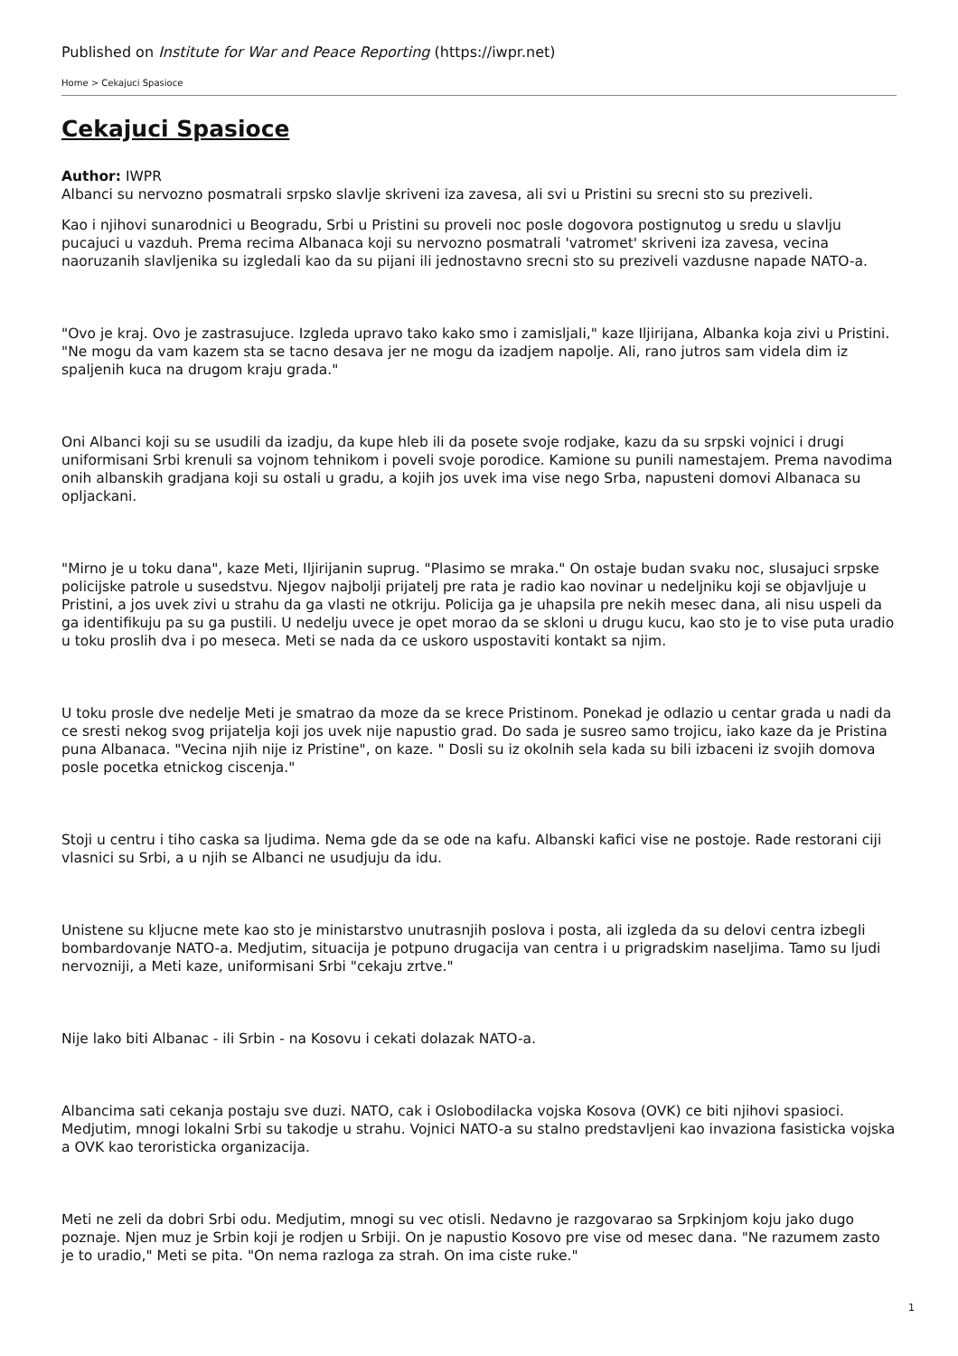Published on Institute for War and Peace Reporting (https://iwpr.net)
Home > Cekajuci Spasioce
Cekajuci Spasioce
Author: IWPR
Albanci su nervozno posmatrali srpsko slavlje skriveni iza zavesa, ali svi u Pristini su srecni sto su preziveli.
Kao i njihovi sunarodnici u Beogradu, Srbi u Pristini su proveli noc posle dogovora postignutog u sredu u slavlju pucajuci u vazduh. Prema recima Albanaca koji su nervozno posmatrali 'vatromet' skriveni iza zavesa, vecina naoruzanih slavljenika su izgledali kao da su pijani ili jednostavno srecni sto su preziveli vazdusne napade NATO-a.
"Ovo je kraj. Ovo je zastrasujuce. Izgleda upravo tako kako smo i zamisljali," kaze Iljirijana, Albanka koja zivi u Pristini. "Ne mogu da vam kazem sta se tacno desava jer ne mogu da izadjem napolje. Ali, rano jutros sam videla dim iz spaljenih kuca na drugom kraju grada."
Oni Albanci koji su se usudili da izadju, da kupe hleb ili da posete svoje rodjake, kazu da su srpski vojnici i drugi uniformisani Srbi krenuli sa vojnom tehnikom i poveli svoje porodice. Kamione su punili namestajem. Prema navodima onih albanskih gradjana koji su ostali u gradu, a kojih jos uvek ima vise nego Srba, napusteni domovi Albanaca su opljackani.
"Mirno je u toku dana", kaze Meti, Iljirijanin suprug. "Plasimo se mraka." On ostaje budan svaku noc, slusajuci srpske policijske patrole u susedstvu. Njegov najbolji prijatelj pre rata je radio kao novinar u nedeljniku koji se objavljuje u Pristini, a jos uvek zivi u strahu da ga vlasti ne otkriju. Policija ga je uhapsila pre nekih mesec dana, ali nisu uspeli da ga identifikuju pa su ga pustili. U nedelju uvece je opet morao da se skloni u drugu kucu, kao sto je to vise puta uradio u toku proslih dva i po meseca. Meti se nada da ce uskoro uspostaviti kontakt sa njim.
U toku prosle dve nedelje Meti je smatrao da moze da se krece Pristinom. Ponekad je odlazio u centar grada u nadi da ce sresti nekog svog prijatelja koji jos uvek nije napustio grad. Do sada je susreo samo trojicu, iako kaze da je Pristina puna Albanaca. "Vecina njih nije iz Pristine", on kaze. " Dosli su iz okolnih sela kada su bili izbaceni iz svojih domova posle pocetka etnickog ciscenja."
Stoji u centru i tiho caska sa ljudima. Nema gde da se ode na kafu. Albanski kafici vise ne postoje. Rade restorani ciji vlasnici su Srbi, a u njih se Albanci ne usudjuju da idu.
Unistene su kljucne mete kao sto je ministarstvo unutrasnjih poslova i posta, ali izgleda da su delovi centra izbegli bombardovanje NATO-a. Medjutim, situacija je potpuno drugacija van centra i u prigradskim naseljima. Tamo su ljudi nervozniji, a Meti kaze, uniformisani Srbi "cekaju zrtve."
Nije lako biti Albanac - ili Srbin - na Kosovu i cekati dolazak NATO-a.
Albancima sati cekanja postaju sve duzi. NATO, cak i Oslobodilacka vojska Kosova (OVK) ce biti njihovi spasioci. Medjutim, mnogi lokalni Srbi su takodje u strahu. Vojnici NATO-a su stalno predstavljeni kao invaziona fasisticka vojska a OVK kao teroristicka organizacija.
Meti ne zeli da dobri Srbi odu. Medjutim, mnogi su vec otisli. Nedavno je razgovarao sa Srpkinjom koju jako dugo poznaje. Njen muz je Srbin koji je rodjen u Srbiji. On je napustio Kosovo pre vise od mesec dana. "Ne razumem zasto je to uradio," Meti se pita. "On nema razloga za strah. On ima ciste ruke."
1